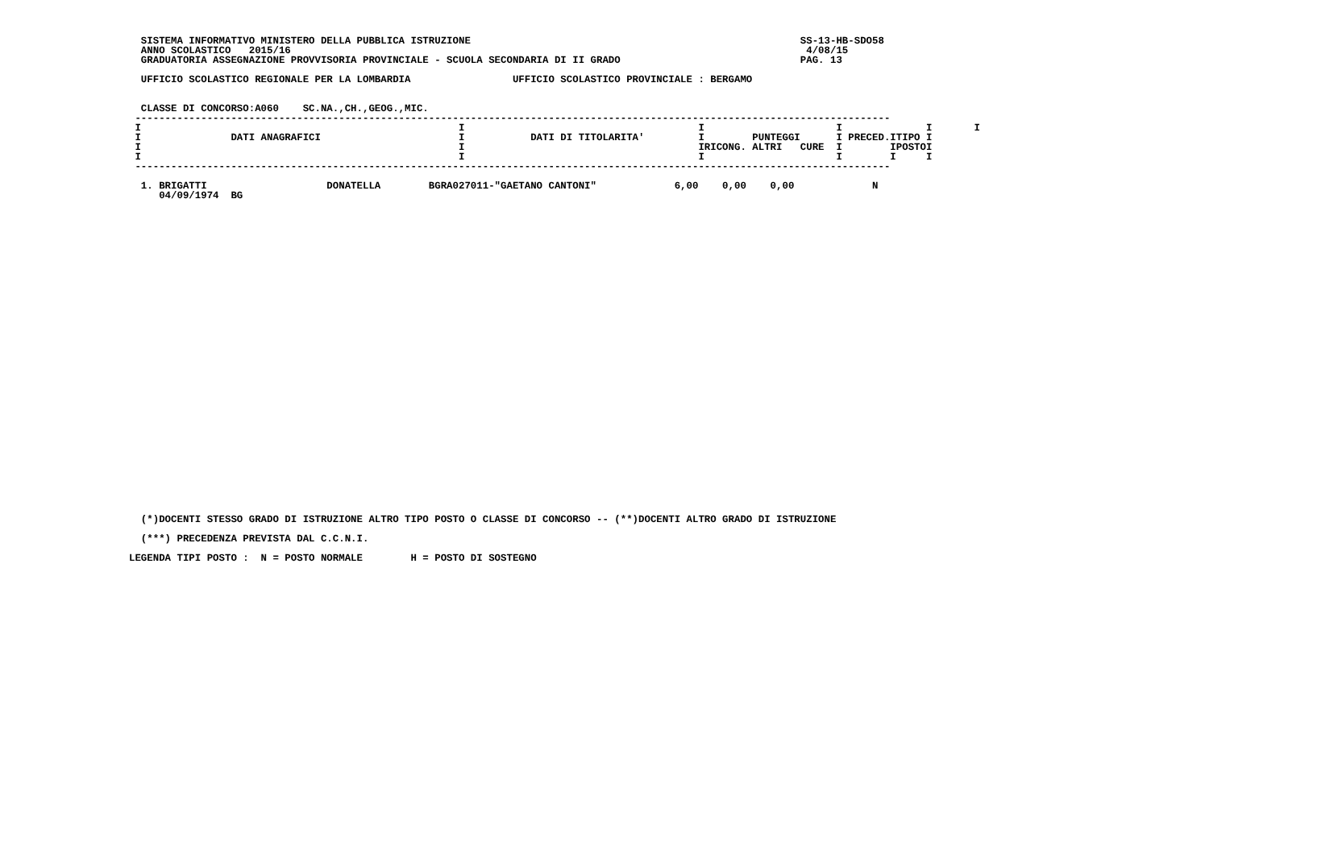SISTEMA INFORMATIVO MINISTERO DELLA PUBBLICA ISTRUZIONE                                                       SS-13-HB-SDO58
  ANNO SCOLASTICO   2015/16                                                                                      4/08/15
  GRADUATORIA ASSEGNAZIONE PROVVISORIA PROVINCIALE - SCUOLA SECONDARIA DI II GRADO                              PAG. 13

  UFFICIO SCOLASTICO REGIONALE PER LA LOMBARDIA                 UFFICIO SCOLASTICO PROVINCIALE : BERGAMO


  CLASSE DI CONCORSO:A060    SC.NA.,CH.,GEOG.,MIC.
 ------------------------------------------------------------------------------------------------------------------------------
 I                                                     I                                       I                      I              I       I
 I               DATI ANAGRAFICI                       I           DATI DI TITOLARITA'         I        PUNTEGGI      I PRECED.ITIPO I
 I                                                     I                                       IRICONG. ALTRI   CURE  I        IPOSTOI
 I                                                     I                                       I                      I        I     I
 ------------------------------------------------------------------------------------------------------------------------------

  1. BRIGATTI                    DONATELLA        BGRA027011-"GAETANO CANTONI"             6,00    0,00    0,00             N
     04/09/1974  BG
  (*)DOCENTI STESSO GRADO DI ISTRUZIONE ALTRO TIPO POSTO O CLASSE DI CONCORSO -- (**)DOCENTI ALTRO GRADO DI ISTRUZIONE

  (***) PRECEDENZA PREVISTA DAL C.C.N.I.

LEGENDA TIPI POSTO :  N = POSTO NORMALE        H = POSTO DI SOSTEGNO